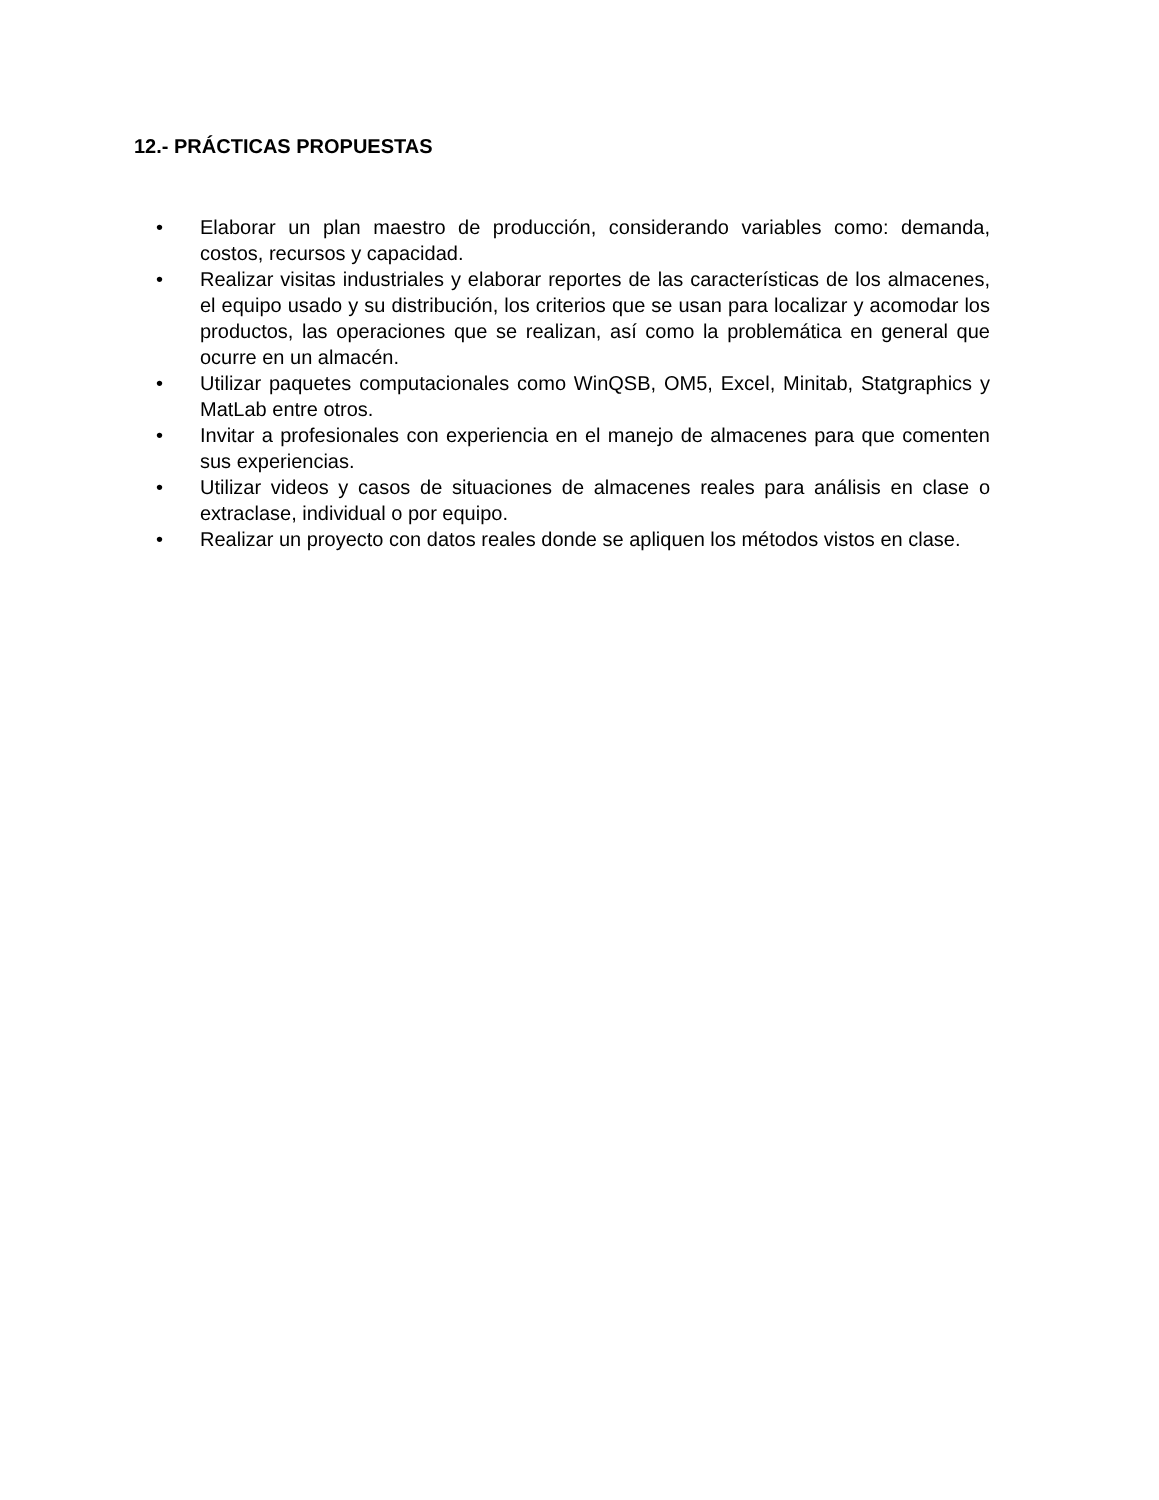12.- PRÁCTICAS PROPUESTAS
• Elaborar un plan maestro de producción, considerando variables como: demanda, costos, recursos y capacidad.
• Realizar visitas industriales y elaborar reportes de las características de los almacenes, el equipo usado y su distribución, los criterios que se usan para localizar y acomodar los productos, las operaciones que se realizan, así como la problemática en general que ocurre en un almacén.
• Utilizar paquetes computacionales como WinQSB, OM5, Excel, Minitab, Statgraphics y MatLab entre otros.
• Invitar a profesionales con experiencia en el manejo de almacenes para que comenten sus experiencias.
• Utilizar videos y casos de situaciones de almacenes reales para análisis en clase o extraclase, individual o por equipo.
• Realizar un proyecto con datos reales donde se apliquen los métodos vistos en clase.